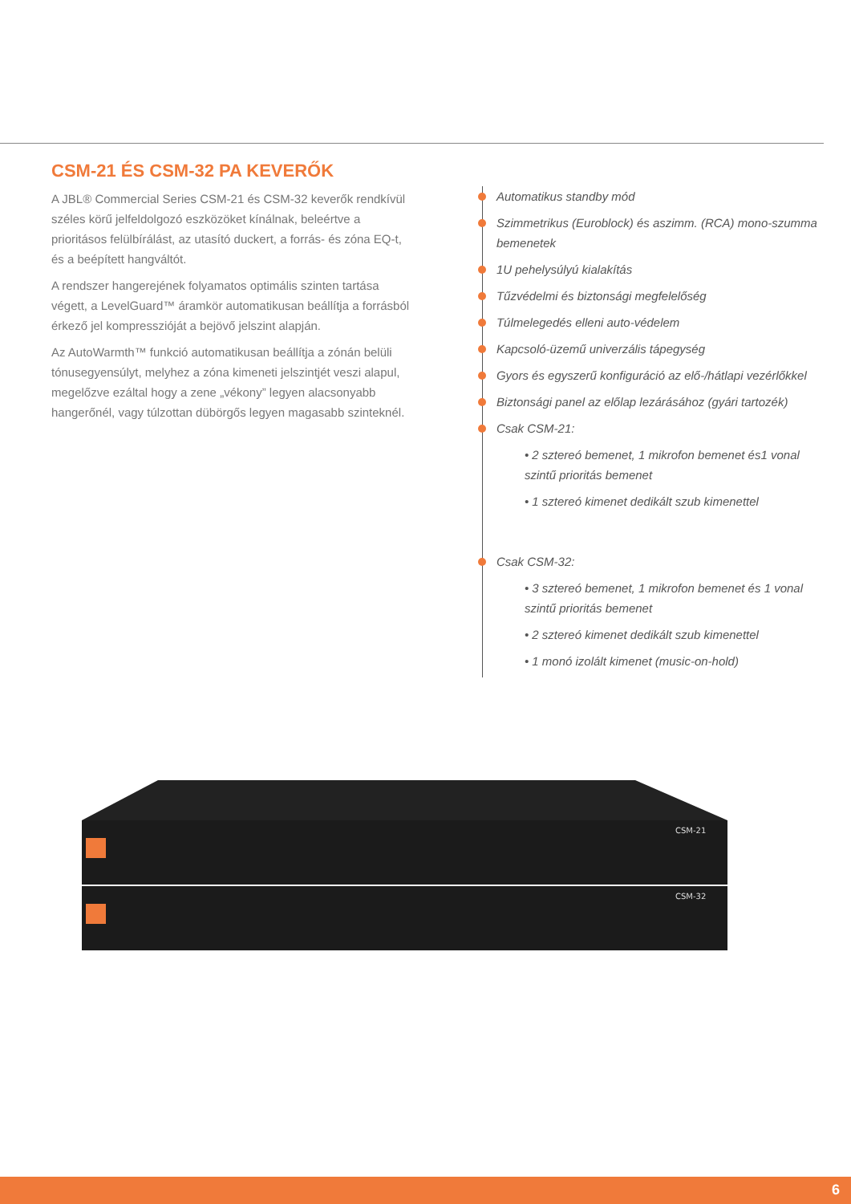CSM-21 ÉS CSM-32 PA KEVERŐK
A JBL® Commercial Series CSM-21 és CSM-32 keverők rendkívül széles körű jelfeldolgozó eszközöket kínálnak, beleértve a prioritásos felülbírálást, az utasító duckert, a forrás- és zóna EQ-t, és a beépített hangváltót.
A rendszer hangerejének folyamatos optimális szinten tartása végett, a LevelGuard™ áramkör automatikusan beállítja a forrásból érkező jel kompresszióját a bejövő jelszint alapján.
Az AutoWarmth™ funkció automatikusan beállítja a zónán belüli tónusegyensúlyt, melyhez a zóna kimeneti jelszintjét veszi alapul, megelőzve ezáltal hogy a zene „vékony” legyen alacsonyabb hangerőnél, vagy túlzottan dübörgős legyen magasabb szinteknél.
Automatikus standby mód
Szimmetrikus (Euroblock) és aszimm. (RCA) mono-szumma bemenetek
1U pehelysúlyú kialakítás
Tűzvédelmi és biztonsági megfelelőség
Túlmelegedés elleni auto-védelem
Kapcsoló-üzemű univerzális tápegység
Gyors és egyszerű konfiguráció az elő-/hátlapi vezérlőkkel
Biztonsági panel az előlap lezárásához (gyári tartozék)
Csak CSM-21:
• 2 sztereó bemenet, 1 mikrofon bemenet és1 vonal szintű prioritás bemenet
• 1 sztereó kimenet dedikált szub kimenettel
Csak CSM-32:
• 3 sztereó bemenet, 1 mikrofon bemenet és 1 vonal szintű prioritás bemenet
• 2 sztereó kimenet dedikált szub kimenettel
• 1 monó izolált kimenet (music-on-hold)
CSM-21
CSM-32
6